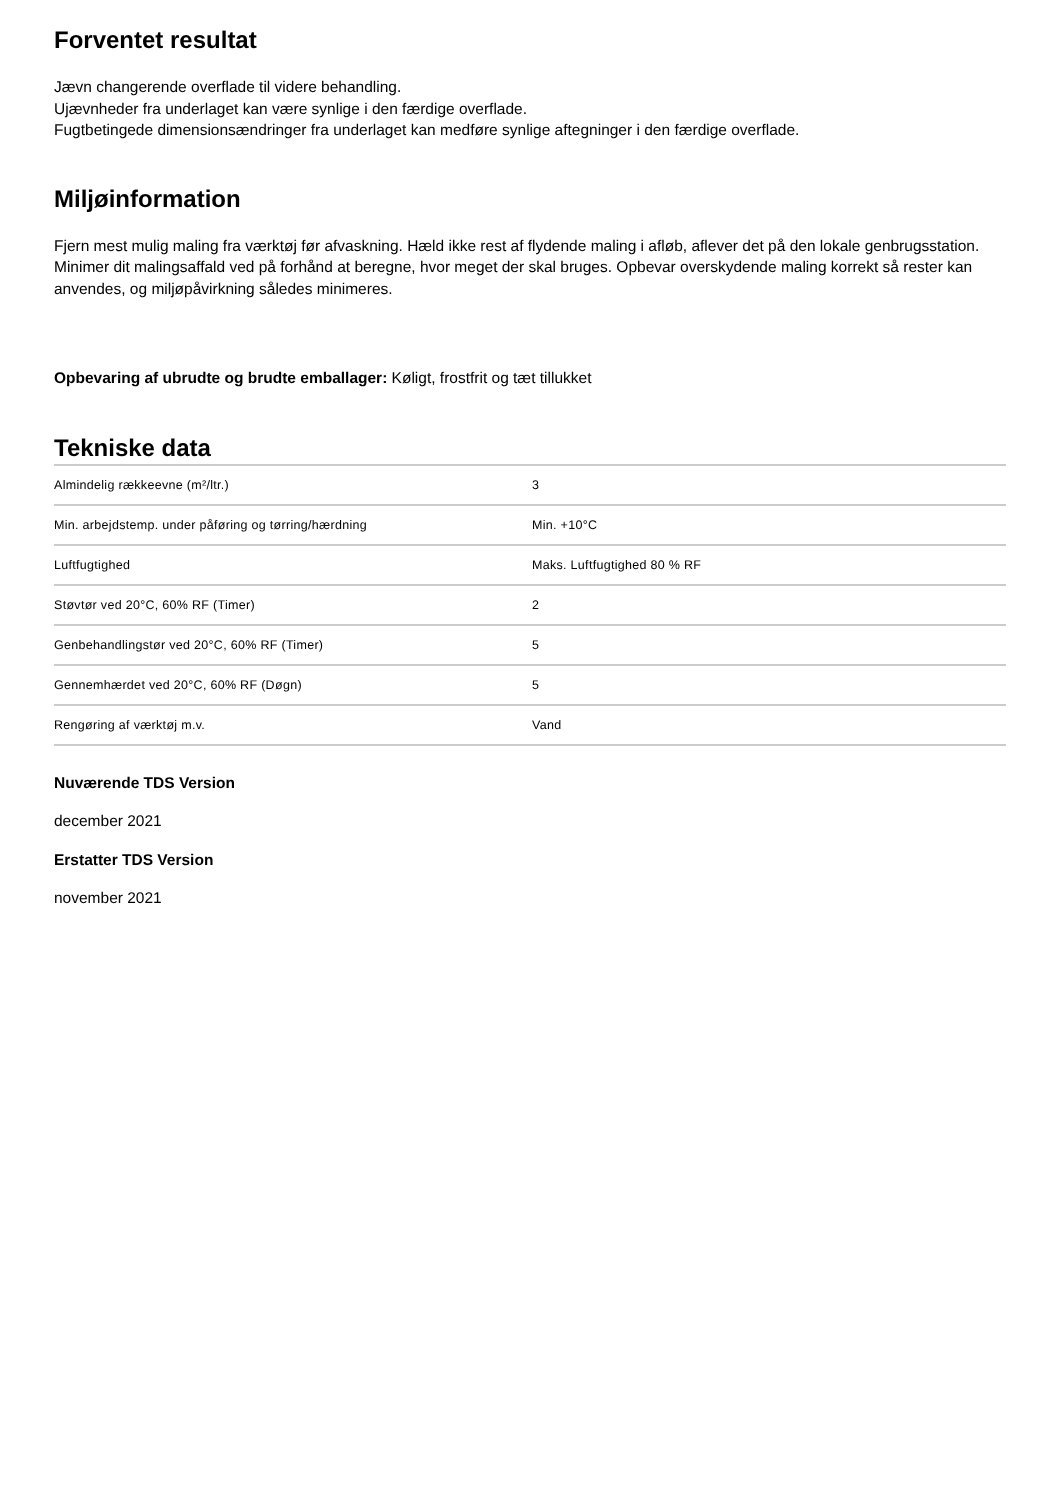Forventet resultat
Jævn changerende overflade til videre behandling.
Ujævnheder fra underlaget kan være synlige i den færdige overflade.
Fugtbetingede dimensionsændringer fra underlaget kan medføre synlige aftegninger i den færdige overflade.
Miljøinformation
Fjern mest mulig maling fra værktøj før afvaskning. Hæld ikke rest af flydende maling i afløb, aflever det på den lokale genbrugsstation. Minimer dit malingsaffald ved på forhånd at beregne, hvor meget der skal bruges. Opbevar overskydende maling korrekt så rester kan anvendes, og miljøpåvirkning således minimeres.
Opbevaring af ubrudte og brudte emballager: Køligt, frostfrit og tæt tillukket
Tekniske data
| Almindelig rækkeevne (m²/ltr.) | 3 |
| Min. arbejdstemp. under påføring og tørring/hærdning | Min. +10°C |
| Luftfugtighed | Maks. Luftfugtighed 80 % RF |
| Støvtør ved 20°C, 60% RF (Timer) | 2 |
| Genbehandlingstør ved 20°C, 60% RF (Timer) | 5 |
| Gennemhærdet ved 20°C, 60% RF (Døgn) | 5 |
| Rengøring af værktøj m.v. | Vand |
Nuværende TDS Version
december 2021
Erstatter TDS Version
november 2021